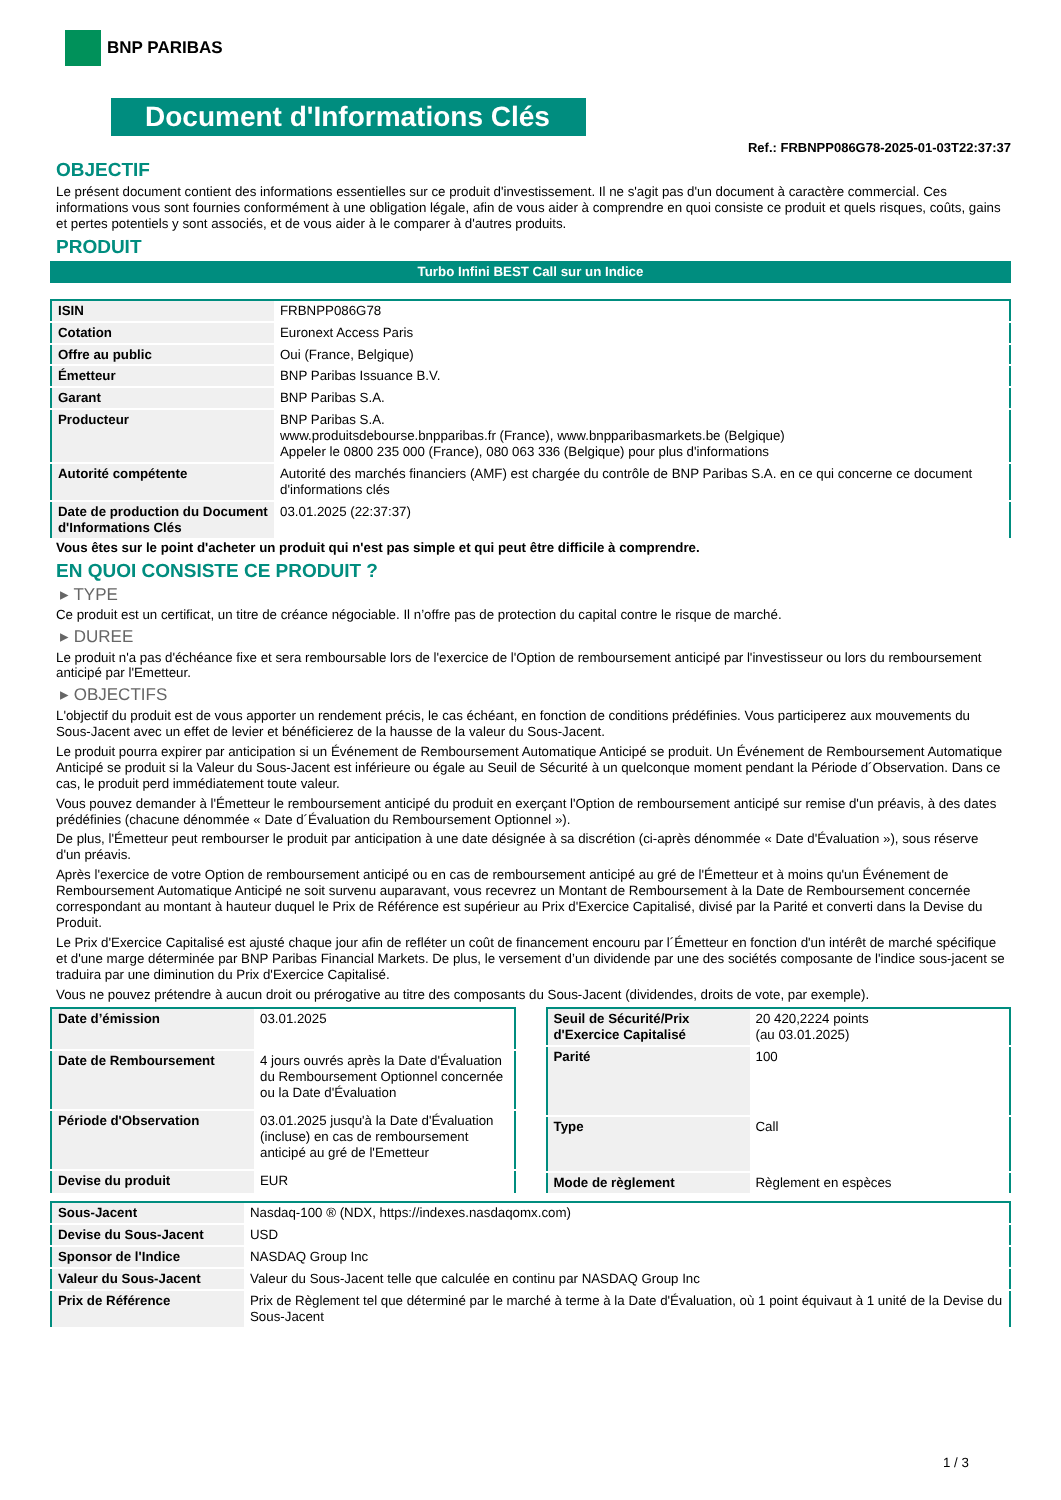BNP PARIBAS
Document d'Informations Clés
Ref.: FRBNPP086G78-2025-01-03T22:37:37
OBJECTIF
Le présent document contient des informations essentielles sur ce produit d'investissement. Il ne s'agit pas d'un document à caractère commercial. Ces informations vous sont fournies conformément à une obligation légale, afin de vous aider à comprendre en quoi consiste ce produit et quels risques, coûts, gains et pertes potentiels y sont associés, et de vous aider à le comparer à d'autres produits.
PRODUIT
Turbo Infini BEST Call sur un Indice
| ISIN | FRBNPP086G78 |
| Cotation | Euronext Access Paris |
| Offre au public | Oui (France, Belgique) |
| Émetteur | BNP Paribas Issuance B.V. |
| Garant | BNP Paribas S.A. |
| Producteur | BNP Paribas S.A. www.produitsdebourse.bnpparibas.fr (France), www.bnpparibasmarkets.be (Belgique) Appeler le 0800 235 000 (France), 080 063 336 (Belgique) pour plus d'informations |
| Autorité compétente | Autorité des marchés financiers (AMF) est chargée du contrôle de BNP Paribas S.A. en ce qui concerne ce document d'informations clés |
| Date de production du Document d'Informations Clés | 03.01.2025 (22:37:37) |
Vous êtes sur le point d'acheter un produit qui n'est pas simple et qui peut être difficile à comprendre.
EN QUOI CONSISTE CE PRODUIT ?
▸ TYPE
Ce produit est un certificat, un titre de créance négociable. Il n’offre pas de protection du capital contre le risque de marché.
▸ DUREE
Le produit n'a pas d'échéance fixe et sera remboursable lors de l'exercice de l'Option de remboursement anticipé par l'investisseur ou lors du remboursement anticipé par l'Emetteur.
▸ OBJECTIFS
L'objectif du produit est de vous apporter un rendement précis, le cas échéant, en fonction de conditions prédéfinies. Vous participerez aux mouvements du Sous-Jacent avec un effet de levier et bénéficierez de la hausse de la valeur du Sous-Jacent.
Le produit pourra expirer par anticipation si un Événement de Remboursement Automatique Anticipé se produit. Un Événement de Remboursement Automatique Anticipé se produit si la Valeur du Sous-Jacent est inférieure ou égale au Seuil de Sécurité à un quelconque moment pendant la Période d´Observation. Dans ce cas, le produit perd immédiatement toute valeur.
Vous pouvez demander à l'Émetteur le remboursement anticipé du produit en exerçant l'Option de remboursement anticipé sur remise d'un préavis, à des dates prédéfinies (chacune dénommée « Date d´Évaluation du Remboursement Optionnel »).
De plus, l'Émetteur peut rembourser le produit par anticipation à une date désignée à sa discrétion (ci-après dénommée « Date d'Évaluation »), sous réserve d'un préavis.
Après l'exercice de votre Option de remboursement anticipé ou en cas de remboursement anticipé au gré de l'Émetteur et à moins qu'un Événement de Remboursement Automatique Anticipé ne soit survenu auparavant, vous recevrez un Montant de Remboursement à la Date de Remboursement concernée correspondant au montant à hauteur duquel le Prix de Référence est supérieur au Prix d'Exercice Capitalisé, divisé par la Parité et converti dans la Devise du Produit.
Le Prix d'Exercice Capitalisé est ajusté chaque jour afin de refléter un coût de financement encouru par l´Émetteur en fonction d'un intérêt de marché spécifique et d'une marge déterminée par BNP Paribas Financial Markets. De plus, le versement d’un dividende par une des sociétés composante de l'indice sous-jacent se traduira par une diminution du Prix d'Exercice Capitalisé.
Vous ne pouvez prétendre à aucun droit ou prérogative au titre des composants du Sous-Jacent (dividendes, droits de vote, par exemple).
| Date d’émission | 03.01.2025 |
| Date de Remboursement | 4 jours ouvrés après la Date d'Évaluation du Remboursement Optionnel concernée ou la Date d'Évaluation |
| Période d'Observation | 03.01.2025 jusqu'à la Date d'Évaluation (incluse) en cas de remboursement anticipé au gré de l'Emetteur |
| Devise du produit | EUR |
| Seuil de Sécurité/Prix d'Exercice Capitalisé | 20 420,2224 points (au 03.01.2025) |
| Parité | 100 |
| Type | Call |
| Mode de règlement | Règlement en espèces |
| Sous-Jacent | Nasdaq-100 ® (NDX, https://indexes.nasdaqomx.com) |
| Devise du Sous-Jacent | USD |
| Sponsor de l'Indice | NASDAQ Group Inc |
| Valeur du Sous-Jacent | Valeur du Sous-Jacent telle que calculée en continu par NASDAQ Group Inc |
| Prix de Référence | Prix de Règlement tel que déterminé par le marché à terme à la Date d'Évaluation, où 1 point équivaut à 1 unité de la Devise du Sous-Jacent |
1 / 3